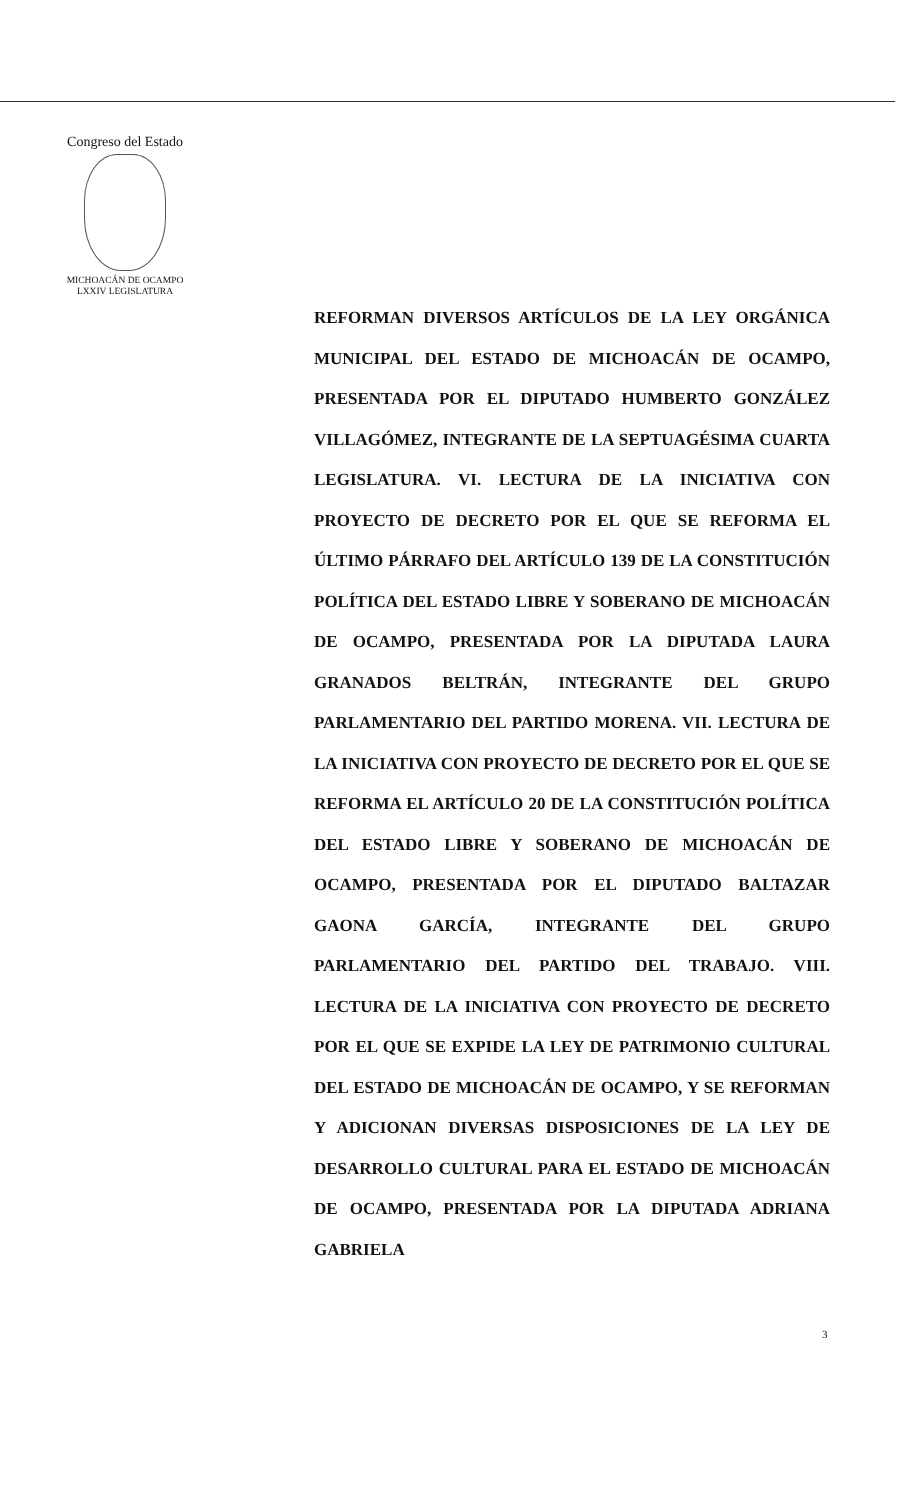Congreso del Estado
MICHOACÁN DE OCAMPO
LXXIV LEGISLATURA
REFORMAN DIVERSOS ARTÍCULOS DE LA LEY ORGÁNICA MUNICIPAL DEL ESTADO DE MICHOACÁN DE OCAMPO, PRESENTADA POR EL DIPUTADO HUMBERTO GONZÁLEZ VILLAGÓMEZ, INTEGRANTE DE LA SEPTUAGÉSIMA CUARTA LEGISLATURA. VI. LECTURA DE LA INICIATIVA CON PROYECTO DE DECRETO POR EL QUE SE REFORMA EL ÚLTIMO PÁRRAFO DEL ARTÍCULO 139 DE LA CONSTITUCIÓN POLÍTICA DEL ESTADO LIBRE Y SOBERANO DE MICHOACÁN DE OCAMPO, PRESENTADA POR LA DIPUTADA LAURA GRANADOS BELTRÁN, INTEGRANTE DEL GRUPO PARLAMENTARIO DEL PARTIDO MORENA. VII. LECTURA DE LA INICIATIVA CON PROYECTO DE DECRETO POR EL QUE SE REFORMA EL ARTÍCULO 20 DE LA CONSTITUCIÓN POLÍTICA DEL ESTADO LIBRE Y SOBERANO DE MICHOACÁN DE OCAMPO, PRESENTADA POR EL DIPUTADO BALTAZAR GAONA GARCÍA, INTEGRANTE DEL GRUPO PARLAMENTARIO DEL PARTIDO DEL TRABAJO. VIII. LECTURA DE LA INICIATIVA CON PROYECTO DE DECRETO POR EL QUE SE EXPIDE LA LEY DE PATRIMONIO CULTURAL DEL ESTADO DE MICHOACÁN DE OCAMPO, Y SE REFORMAN Y ADICIONAN DIVERSAS DISPOSICIONES DE LA LEY DE DESARROLLO CULTURAL PARA EL ESTADO DE MICHOACÁN DE OCAMPO, PRESENTADA POR LA DIPUTADA ADRIANA GABRIELA
3